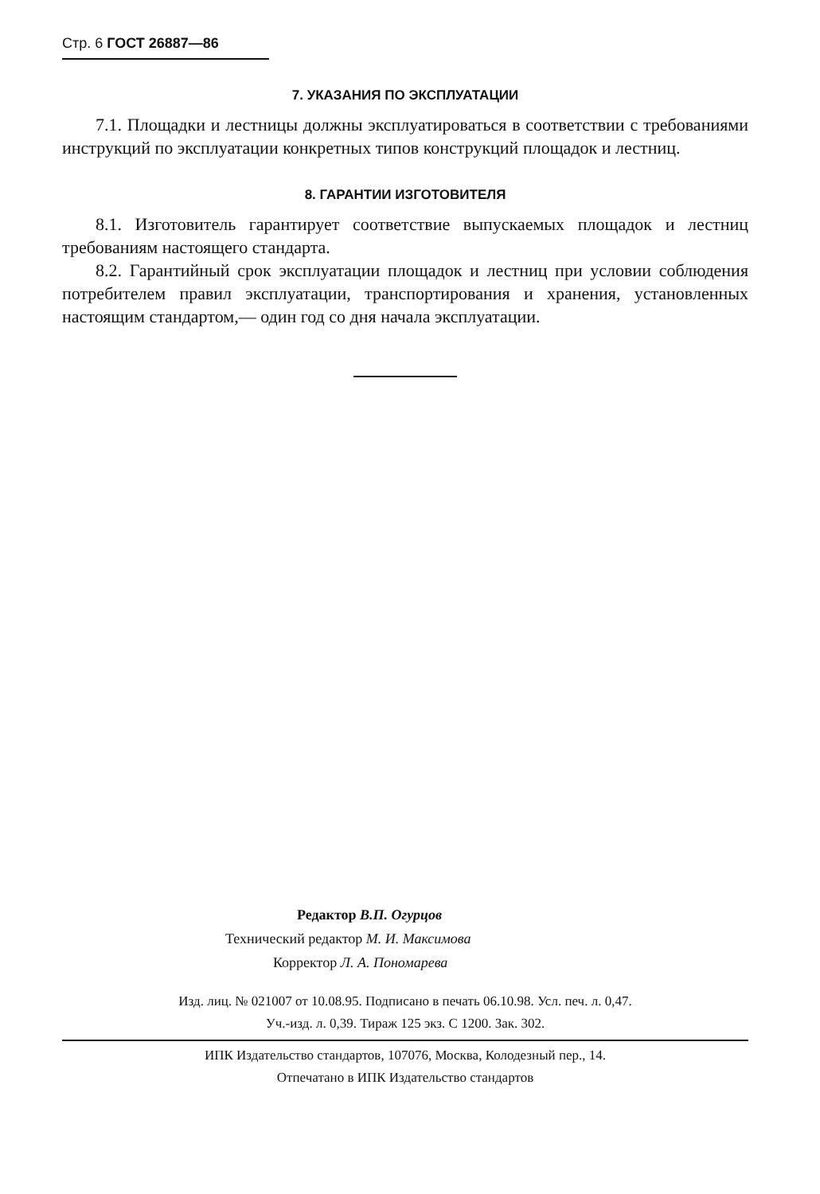Стр. 6 ГОСТ 26887—86
7. УКАЗАНИЯ ПО ЭКСПЛУАТАЦИИ
7.1. Площадки и лестницы должны эксплуатироваться в соответствии с требованиями инструкций по эксплуатации конкретных типов конструкций площадок и лестниц.
8. ГАРАНТИИ ИЗГОТОВИТЕЛЯ
8.1. Изготовитель гарантирует соответствие выпускаемых площадок и лестниц требованиям настоящего стандарта.
8.2. Гарантийный срок эксплуатации площадок и лестниц при условии соблюдения потребителем правил эксплуатации, транспортирования и хранения, установленных настоящим стандартом,— один год со дня начала эксплуатации.
Редактор В.П. Огурцов
Технический редактор М. И. Максимова
Корректор Л. А. Пономарева
Изд. лиц. № 021007 от 10.08.95. Подписано в печать 06.10.98. Усл. печ. л. 0,47.
Уч.-изд. л. 0,39. Тираж 125 экз. С 1200. Зак. 302.
ИПК Издательство стандартов, 107076, Москва, Колодезный пер., 14.
Отпечатано в ИПК Издательство стандартов